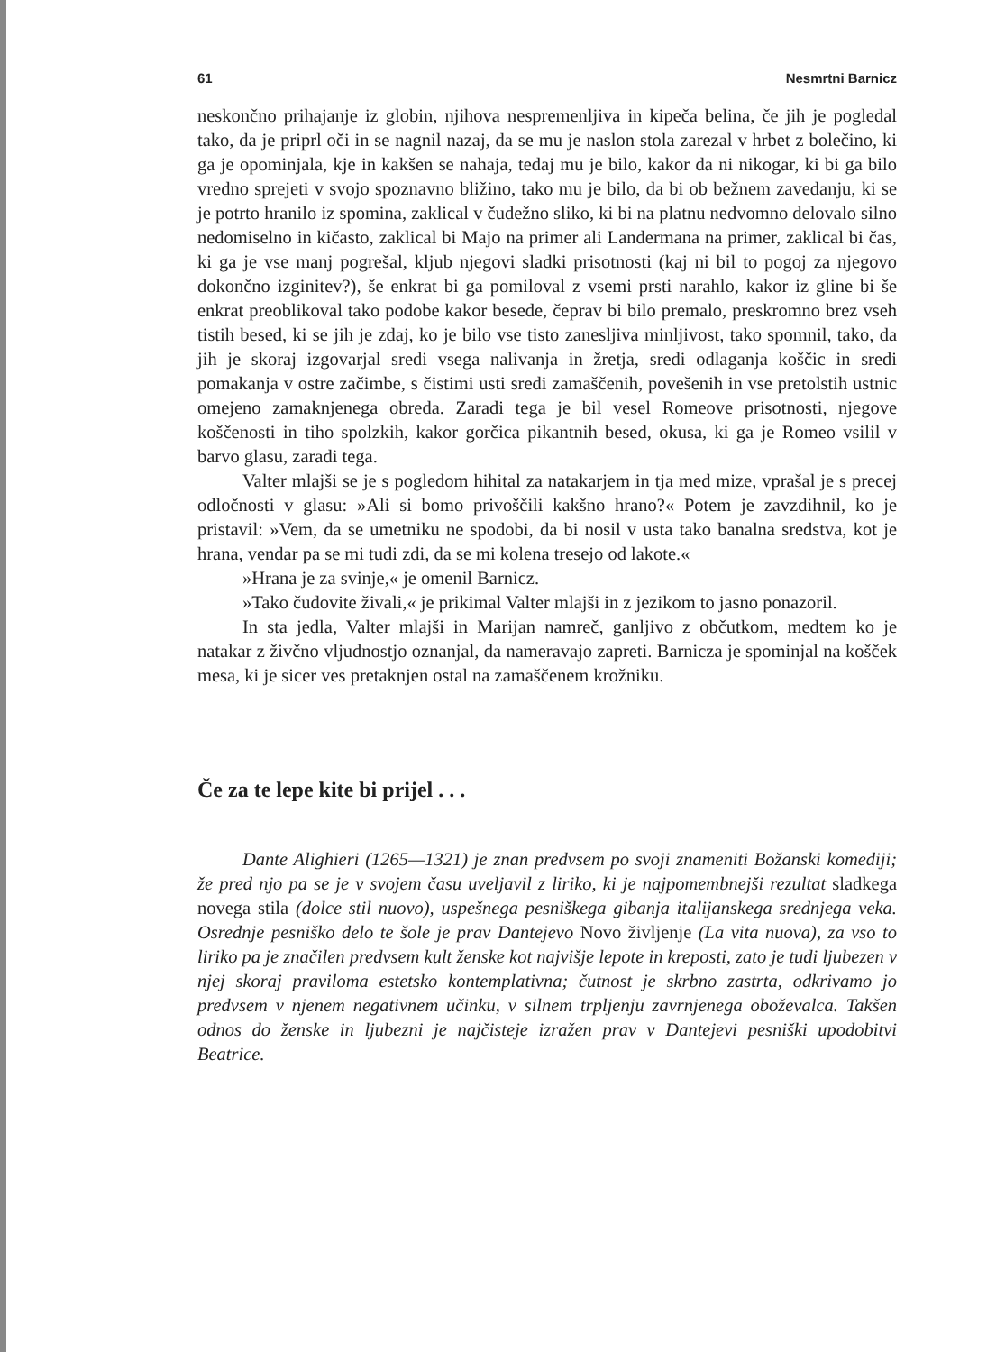61 Nesmrtni Barnicz
neskončno prihajanje iz globin, njihova nespremenljiva in kipeča belina, če jih je pogledal tako, da je priprl oči in se nagnil nazaj, da se mu je naslon stola zarezal v hrbet z bolečino, ki ga je opominjala, kje in kakšen se nahaja, tedaj mu je bilo, kakor da ni nikogar, ki bi ga bilo vredno sprejeti v svojo spoznavno bližino, tako mu je bilo, da bi ob bežnem zavedanju, ki se je potrto hranilo iz spomina, zaklical v čudežno sliko, ki bi na platnu nedvomno delovalo silno nedomiselno in kičasto, zaklical bi Majo na primer ali Landermana na primer, zaklical bi čas, ki ga je vse manj pogrešal, kljub njegovi sladki prisotnosti (kaj ni bil to pogoj za njegovo dokončno izginitev?), še enkrat bi ga pomiloval z vsemi prsti narahlo, kakor iz gline bi še enkrat preoblikoval tako podobe kakor besede, čeprav bi bilo premalo, preskromno brez vseh tistih besed, ki se jih je zdaj, ko je bilo vse tisto zanesljiva minljivost, tako spomnil, tako, da jih je skoraj izgovarjal sredi vsega nalivanja in žretja, sredi odlaganja koščic in sredi pomakanja v ostre začimbe, s čistimi usti sredi zamaščenih, povešenih in vse pretolstih ustnic omejeno zamaknjenega obreda. Zaradi tega je bil vesel Romeove prisotnosti, njegove koščenosti in tiho spolzkih, kakor gorčica pikantnih besed, okusa, ki ga je Romeo vsilil v barvo glasu, zaradi tega.
Valter mlajši se je s pogledom hihital za natakarjem in tja med mize, vprašal je s precej odločnosti v glasu: »Ali si bomo privoščili kakšno hrano?« Potem je zavzdihnil, ko je pristavil: »Vem, da se umetniku ne spodobi, da bi nosil v usta tako banalna sredstva, kot je hrana, vendar pa se mi tudi zdi, da se mi kolena tresejo od lakote.«
»Hrana je za svinje,« je omenil Barnicz.
»Tako čudovite živali,« je prikimal Valter mlajši in z jezikom to jasno ponazoril.
In sta jedla, Valter mlajši in Marijan namreč, ganljivo z občutkom, medtem ko je natakar z živčno vljudnostjo oznanjal, da nameravajo zapreti. Barnicza je spominjal na košček mesa, ki je sicer ves pretaknjen ostal na zamaščenem krožniku.
Če za te lepe kite bi prijel . . .
Dante Alighieri (1265—1321) je znan predvsem po svoji znameniti Božanski komediji; že pred njo pa se je v svojem času uveljavil z liriko, ki je najpomembnejši rezultat sladkega novega stila (dolce stil nuovo), uspešnega pesniškega gibanja italijanskega srednjega veka. Osrednje pesniško delo te šole je prav Dantejevo Novo življenje (La vita nuova), za vso to liriko pa je značilen predvsem kult ženske kot najvišje lepote in kreposti, zato je tudi ljubezen v njej skoraj praviloma estetsko kontemplativna; čutnost je skrbno zastrta, odkrivamo jo predvsem v njenem negativnem učinku, v silnem trpljenju zavrnjenega oboževalca. Takšen odnos do ženske in ljubezni je najčisteje izražen prav v Dantejevi pesniški upodobitvi Beatrice.